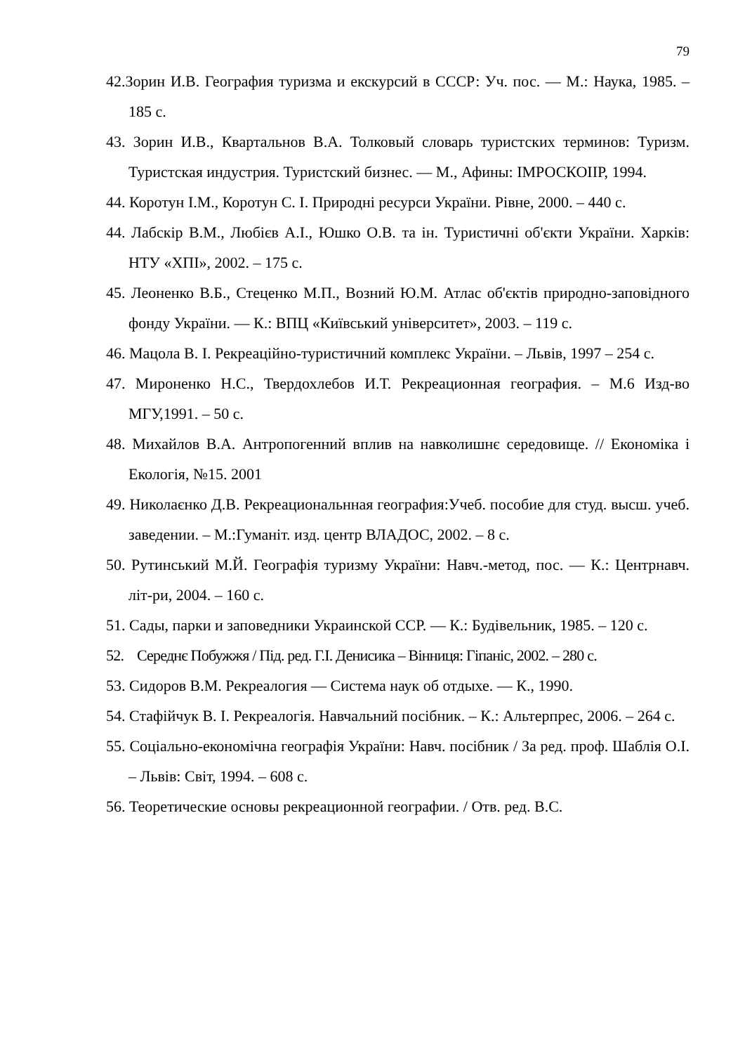79
42.Зорин И.В. География туризма и екскурсий в СССР: Уч. пос. — М.: Наука, 1985. – 185 с.
43. Зорин И.В., Квартальнов В.А. Толковый словарь туристских терминов: Туризм. Туристская индустрия. Туристский бизнес. — М., Афины: ІМРОСКОІІР, 1994.
44. Коротун І.М., Коротун С. І. Природні ресурси України. Рівне, 2000. – 440 с.
44. Лабскір В.М., Любієв А.І., Юшко О.В. та ін. Туристичні об'єкти України. Харків: НТУ «ХПІ», 2002. – 175 с.
45. Леоненко В.Б., Стеценко М.П., Возний Ю.М. Атлас об'єктів природно-заповідного фонду України. — К.: ВПЦ «Київський університет», 2003. – 119 с.
46. Мацола В. І. Рекреаційно-туристичний комплекс України. – Львів, 1997 – 254 с.
47. Мироненко Н.С., Твердохлебов И.Т. Рекреационная география. – М.6 Изд-во МГУ,1991. – 50 с.
48. Михайлов В.А. Антропогенний вплив на навколишнє середовище. // Економіка і Екологія, №15. 2001
49. Николаєнко Д.В. Рекреациональнная география:Учеб. пособие для студ. высш. учеб. заведении. – М.:Гуманіт. изд. центр ВЛАДОС, 2002. – 8 с.
50. Рутинський М.Й. Географія туризму України: Навч.-метод, пос. — К.: Центрнавч. літ-ри, 2004. – 160 с.
51. Сады, парки и заповедники Украинской ССР. — К.: Будівельник, 1985. – 120 с.
52. Середнє Побужжя / Під. ред. Г.І. Денисика – Вінниця: Гіпаніс, 2002. – 280 с.
53. Сидоров В.М. Рекреалогия — Система наук об отдыхе. — К., 1990.
54. Стафійчук В. І. Рекреалогія. Навчальний посібник. – К.: Альтерпрес, 2006. – 264 с.
55. Соціально-економічна географія України: Навч. посібник / За ред. проф. Шаблія О.І. – Львів: Світ, 1994. – 608 с.
56. Теоретические основы рекреационной географии. / Отв. ред. В.С.